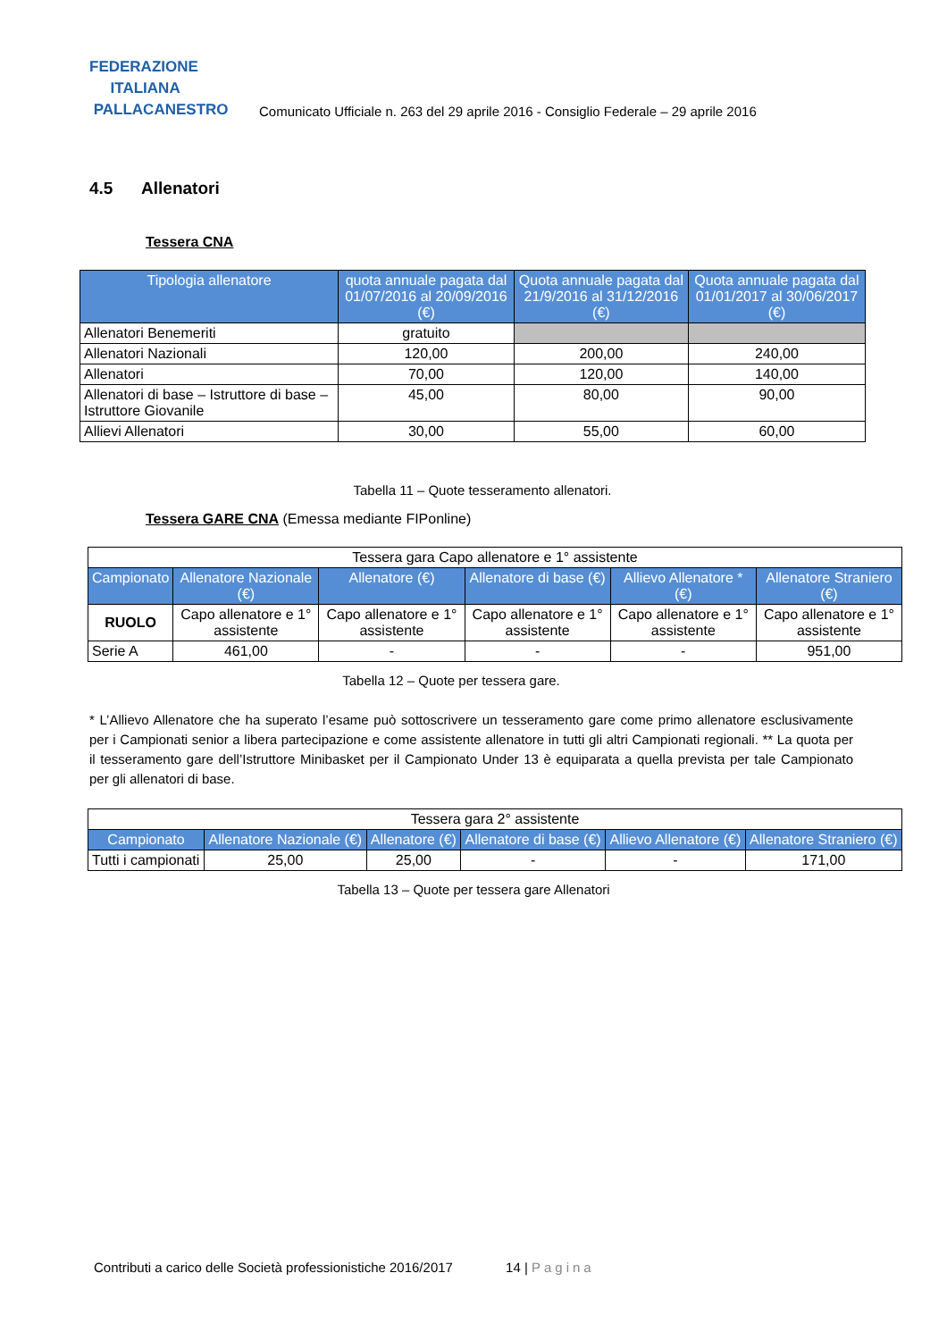FEDERAZIONE
ITALIANA
PALLACANESTRO
Comunicato Ufficiale n. 263 del 29 aprile 2016 - Consiglio Federale – 29 aprile 2016
4.5 Allenatori
Tessera CNA
| Tipologia allenatore | quota annuale pagata dal 01/07/2016 al 20/09/2016 (€) | Quota annuale pagata dal 21/9/2016 al 31/12/2016 (€) | Quota annuale pagata dal 01/01/2017 al 30/06/2017 (€) |
| --- | --- | --- | --- |
| Allenatori Benemeriti | gratuito | | |
| Allenatori Nazionali | 120,00 | 200,00 | 240,00 |
| Allenatori | 70,00 | 120,00 | 140,00 |
| Allenatori di base – Istruttore di base – Istruttore Giovanile | 45,00 | 80,00 | 90,00 |
| Allievi Allenatori | 30,00 | 55,00 | 60,00 |
Tabella 11 – Quote tesseramento allenatori.
Tessera GARE CNA (Emessa mediante FIPonline)
| Tessera gara Capo allenatore e 1° assistente | | | | | |
| Campionato | Allenatore Nazionale (€) | Allenatore (€) | Allenatore di base (€) | Allievo Allenatore * (€) | Allenatore Straniero (€) |
| RUOLO | Capo allenatore e 1° assistente | Capo allenatore e 1° assistente | Capo allenatore e 1° assistente | Capo allenatore e 1° assistente | Capo allenatore e 1° assistente |
| Serie A | 461,00 | - | - | - | 951,00 |
Tabella 12 – Quote per tessera gare.
* L’Allievo Allenatore che ha superato l’esame può sottoscrivere un tesseramento gare come primo allenatore esclusivamente per i Campionati senior a libera partecipazione e come assistente allenatore in tutti gli altri Campionati regionali. ** La quota per il tesseramento gare dell’Istruttore Minibasket per il Campionato Under 13 è equiparata a quella prevista per tale Campionato per gli allenatori di base.
| Tessera gara 2° assistente | | | | | |
| Campionato | Allenatore Nazionale (€) | Allenatore (€) | Allenatore di base (€) | Allievo Allenatore (€) | Allenatore Straniero (€) |
| Tutti i campionati | 25,00 | 25,00 | - | - | 171,00 |
Tabella 13 – Quote per tessera gare Allenatori
Contributi a carico delle Società professionistiche 2016/2017 14 | Pagina